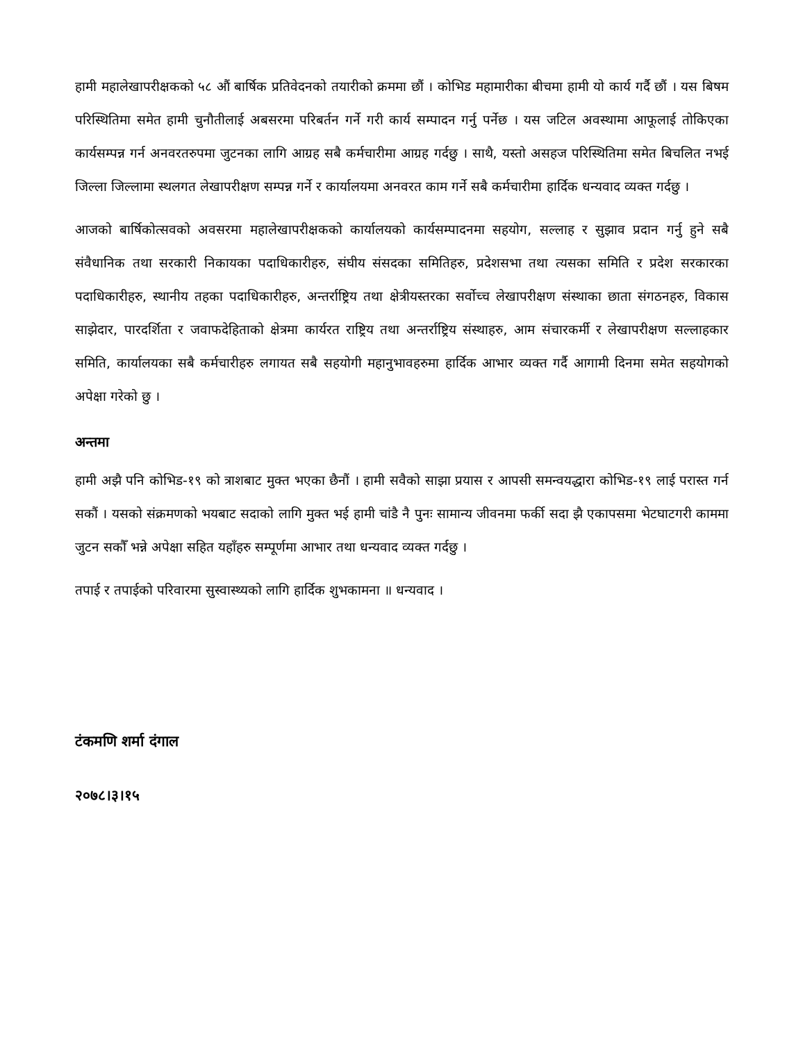हामी महालेखापरीक्षकको ५८ औं बार्षिक प्रतिवेदनको तयारीको क्रममा छौं । कोभिड महामारीका बीचमा हामी यो कार्य गर्दै छौं । यस बिषम परिस्थितिमा समेत हामी चुनौतीलाई अबसरमा परिबर्तन गर्ने गरी कार्य सम्पादन गर्नु पर्नेछ । यस जटिल अवस्थामा आफूलाई तोकिएका कार्यसम्पन्न गर्न अनवरतरुपमा जुटनका लागि आग्रह सबै कर्मचारीमा आग्रह गर्दछु । साथै, यस्तो असहज परिस्थितिमा समेत बिचलित नभई जिल्ला जिल्लामा स्थलगत लेखापरीक्षण सम्पन्न गर्ने र कार्यालयमा अनवरत काम गर्ने सबै कर्मचारीमा हार्दिक धन्यवाद व्यक्त गर्दछु ।
आजको बार्षिकोत्सवको अवसरमा महालेखापरीक्षकको कार्यालयको कार्यसम्पादनमा सहयोग, सल्लाह र सुझाव प्रदान गर्नु हुने सबै संवैधानिक तथा सरकारी निकायका पदाधिकारीहरु, संघीय संसदका समितिहरु, प्रदेशसभा तथा त्यसका समिति र प्रदेश सरकारका पदाधिकारीहरु, स्थानीय तहका पदाधिकारीहरु, अन्तर्राष्ट्रिय तथा क्षेत्रीयस्तरका सर्वोच्च लेखापरीक्षण संस्थाका छाता संगठनहरु, विकास साझेदार, पारदर्शिता र जवाफदेहिताको क्षेत्रमा कार्यरत राष्ट्रिय तथा अन्तर्राष्ट्रिय संस्थाहरु, आम संचारकर्मी र लेखापरीक्षण सल्लाहकार समिति, कार्यालयका सबै कर्मचारीहरु लगायत सबै सहयोगी महानुभावहरुमा हार्दिक आभार व्यक्त गर्दै आगामी दिनमा समेत सहयोगको अपेक्षा गरेको छु ।
अन्तमा
हामी अझै पनि कोभिड-१९ को त्राशबाट मुक्त भएका छैनौं । हामी सवैको साझा प्रयास र आपसी समन्वयद्धारा कोभिड-१९ लाई परास्त गर्न सकौं । यसको संक्रमणको भयबाट सदाको लागि मुक्त भई हामी चांडै नै पुनः सामान्य जीवनमा फर्की सदा झै एकापसमा भेटघाटगरी काममा जुटन सकौँ भन्ने अपेक्षा सहित यहाँहरु सम्पूर्णमा आभार तथा धन्यवाद व्यक्त गर्दछु ।
तपाई र तपाईको परिवारमा सुस्वास्थ्यको लागि हार्दिक शुभकामना ॥ धन्यवाद ।
टंकमणि शर्मा दंगाल
२०७८।३।१५